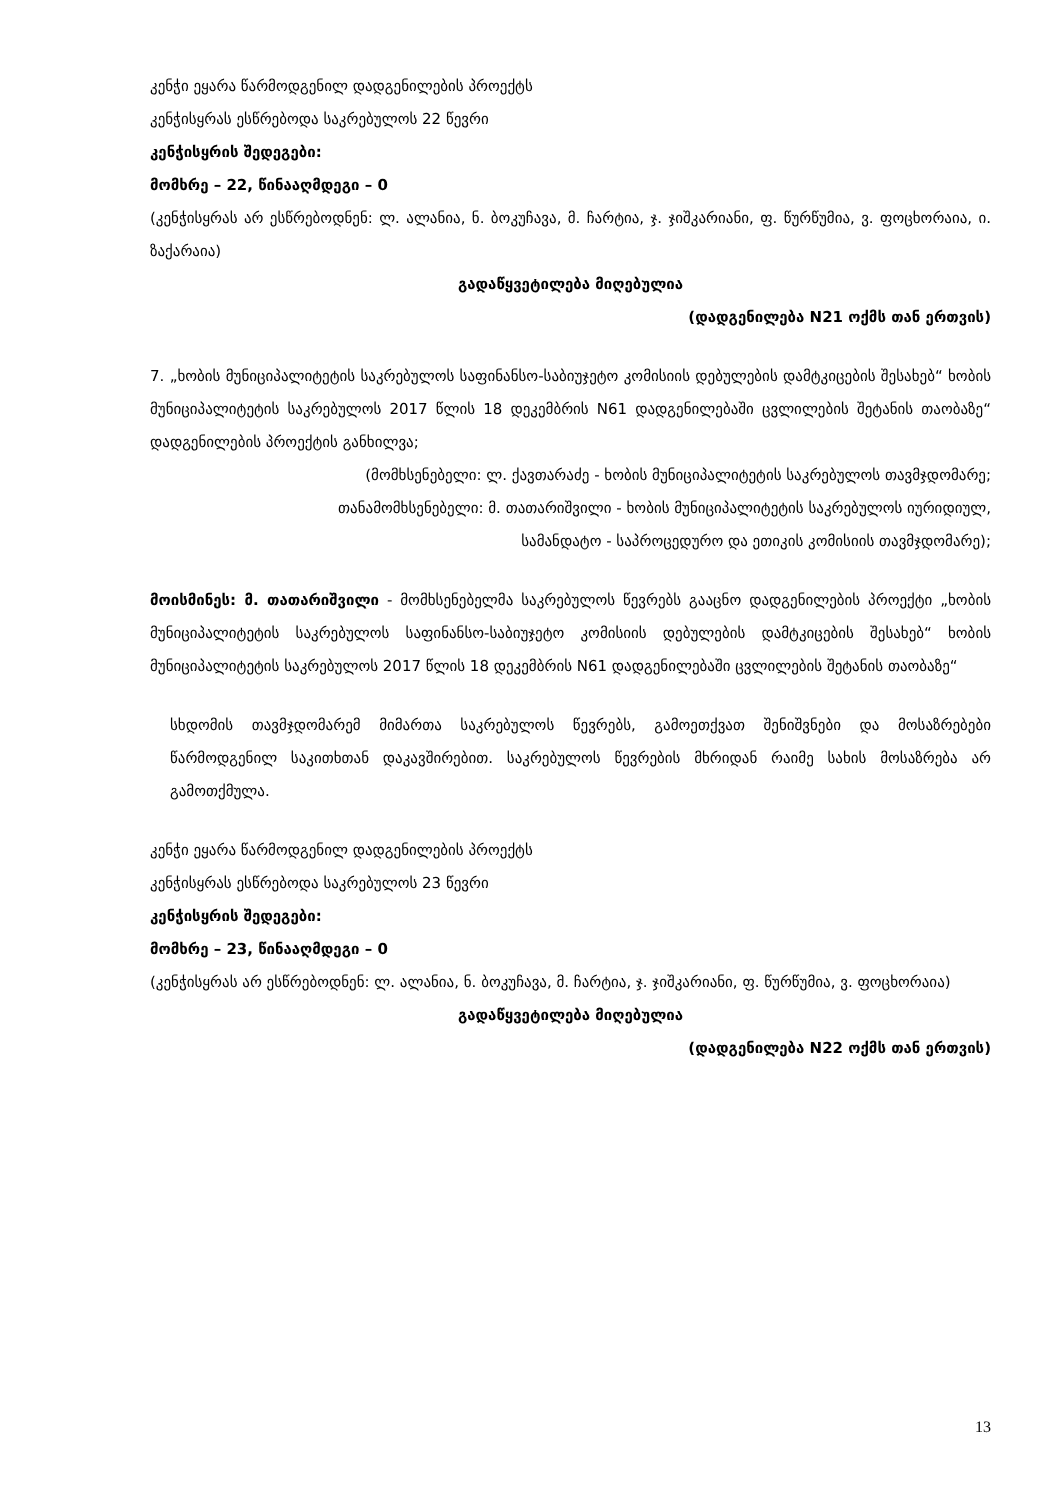კენჭი ეყარა წარმოდგენილ დადგენილების პროექტს
კენჭისყრას ესწრებოდა საკრებულოს 22 წევრი
კენჭისყრის შედეგები:
მომხრე – 22, წინააღმდეგი – 0
(კენჭისყრას არ ესწრებოდნენ: ლ. ალანია, ნ. ბოკუჩავა, მ. ჩარტია, ჯ. ჯიშკარიანი, ფ. წურწუმია, ვ. ფოცხორაია, ი. ზაქარაია)
გადაწყვეტილება მიღებულია
(დადგენილება N21 ოქმს თან ერთვის)
7. „ხობის მუნიციპალიტეტის საკრებულოს საფინანსო-საბიუჯეტო კომისიის დებულების დამტკიცების შესახებ“ ხობის მუნიციპალიტეტის საკრებულოს 2017 წლის 18 დეკემბრის N61 დადგენილებაში ცვლილების შეტანის თაობაზე“ დადგენილების პროექტის განხილვა;
(მომხსენებელი: ლ. ქავთარაძე - ხობის მუნიციპალიტეტის საკრებულოს თავმჯდომარე;
თანამომხსენებელი: მ. თათარიშვილი - ხობის მუნიციპალიტეტის საკრებულოს იურიდიულ,
სამანდატო - საპროცედურო და ეთიკის კომისიის თავმჯდომარე);
მოისმინეს: მ. თათარიშვილი - მომხსენებელმა საკრებულოს წევრებს გააცნო დადგენილების პროექტი „ხობის მუნიციპალიტეტის საკრებულოს საფინანსო-საბიუჯეტო კომისიის დებულების დამტკიცების შესახებ“ ხობის მუნიციპალიტეტის საკრებულოს 2017 წლის 18 დეკემბრის N61 დადგენილებაში ცვლილების შეტანის თაობაზე“
სხდომის თავმჯდომარემ მიმართა საკრებულოს წევრებს, გამოეთქვათ შენიშვნები და მოსაზრებები წარმოდგენილ საკითხთან დაკავშირებით. საკრებულოს წევრების მხრიდან რაიმე სახის მოსაზრება არ გამოთქმულა.
კენჭი ეყარა წარმოდგენილ დადგენილების პროექტს
კენჭისყრას ესწრებოდა საკრებულოს 23 წევრი
კენჭისყრის შედეგები:
მომხრე – 23, წინააღმდეგი – 0
(კენჭისყრას არ ესწრებოდნენ: ლ. ალანია, ნ. ბოკუჩავა, მ. ჩარტია, ჯ. ჯიშკარიანი, ფ. წურწუმია, ვ. ფოცხორაია)
გადაწყვეტილება მიღებულია
(დადგენილება N22 ოქმს თან ერთვის)
13